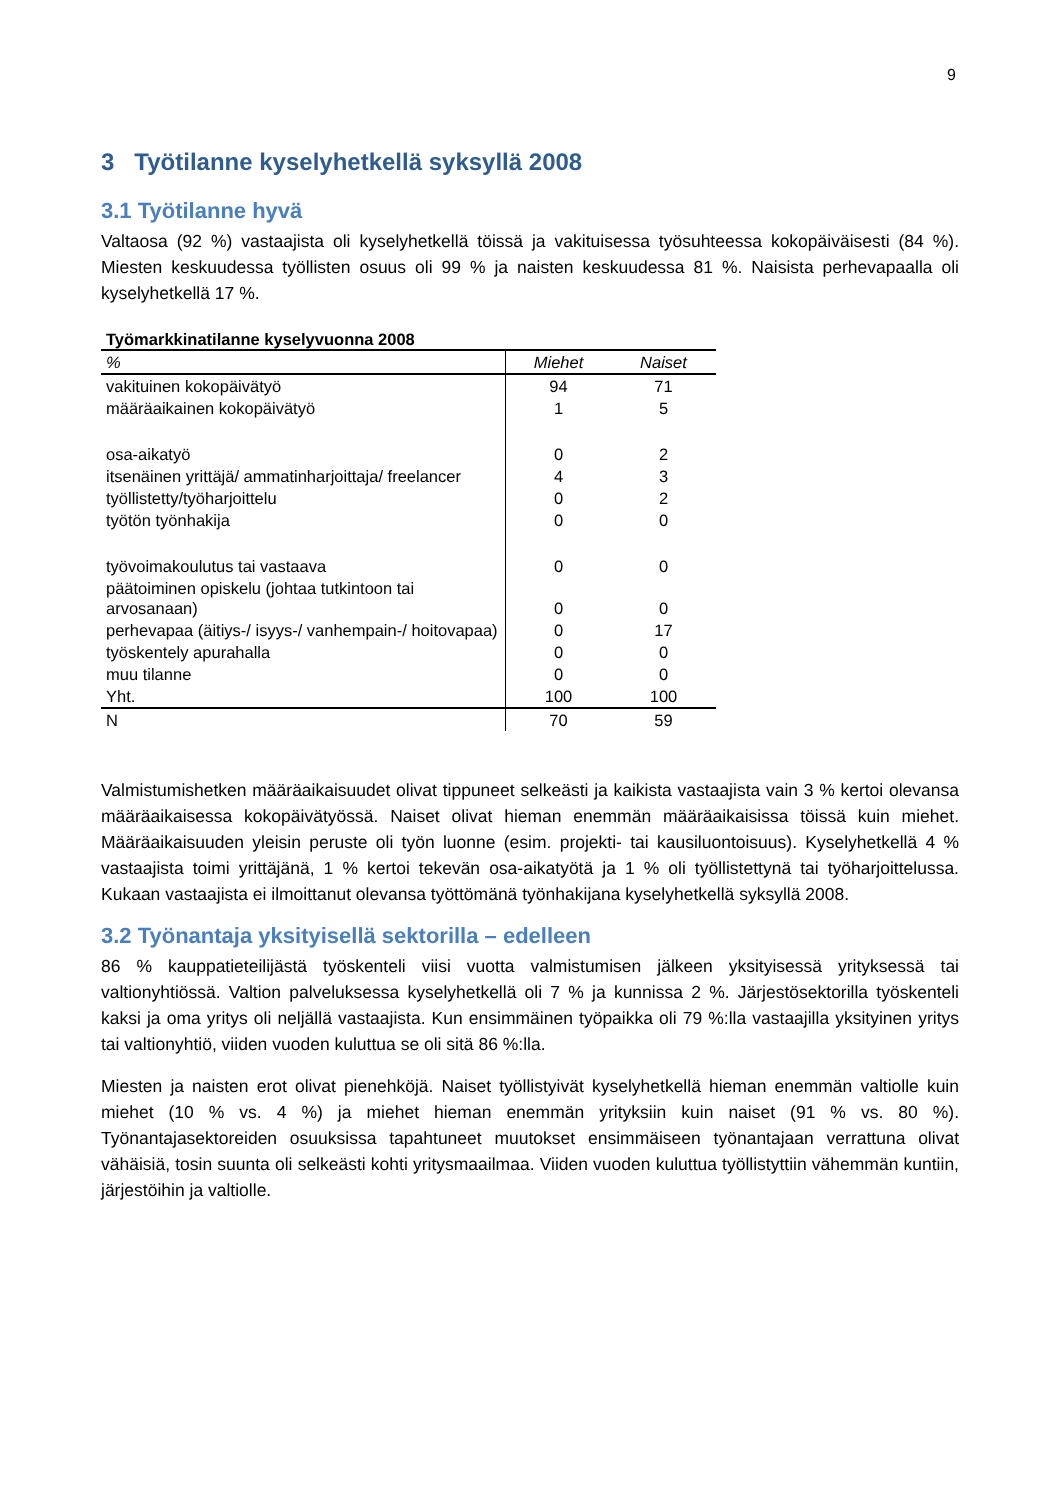9
3 Työtilanne kyselyhetkellä syksyllä 2008
3.1 Työtilanne hyvä
Valtaosa (92 %) vastaajista oli kyselyhetkellä töissä ja vakituisessa työsuhteessa kokopäiväisesti (84 %). Miesten keskuudessa työllisten osuus oli 99 % ja naisten keskuudessa 81 %. Naisista perhevapaalla oli kyselyhetkellä 17 %.
Työmarkkinatilanne kyselyvuonna 2008
| % | Miehet | Naiset |
| --- | --- | --- |
| vakituinen kokopäivätyö | 94 | 71 |
| määräaikainen kokopäivätyö | 1 | 5 |
| osa-aikatyö | 0 | 2 |
| itsenäinen yrittäjä/ ammatinharjoittaja/ freelancer | 4 | 3 |
| työllistetty/työharjoittelu | 0 | 2 |
| työtön työnhakija | 0 | 0 |
| työvoimakoulutus tai vastaava | 0 | 0 |
| päätoiminen opiskelu (johtaa tutkintoon tai arvosanaan) | 0 | 0 |
| perhevapaa (äitiys-/ isyys-/ vanhempain-/ hoitovapaa) | 0 | 17 |
| työskentely apurahalla | 0 | 0 |
| muu tilanne | 0 | 0 |
| Yht. | 100 | 100 |
| N | 70 | 59 |
Valmistumishetken määräaikaisuudet olivat tippuneet selkeästi ja kaikista vastaajista vain 3 % kertoi olevansa määräaikaisessa kokopäivätyössä. Naiset olivat hieman enemmän määräaikaisissa töissä kuin miehet. Määräaikaisuuden yleisin peruste oli työn luonne (esim. projekti- tai kausiluontoisuus). Kyselyhetkellä 4 % vastaajista toimi yrittäjänä, 1 % kertoi tekevän osa-aikatyötä ja 1 % oli työllistettynä tai työharjoittelussa. Kukaan vastaajista ei ilmoittanut olevansa työttömänä työnhakijana kyselyhetkellä syksyllä 2008.
3.2 Työnantaja yksityisellä sektorilla – edelleen
86 % kauppatieteilijästä työskenteli viisi vuotta valmistumisen jälkeen yksityisessä yrityksessä tai valtionyhtiössä. Valtion palveluksessa kyselyhetkellä oli 7 % ja kunnissa 2 %. Järjestösektorilla työskenteli kaksi ja oma yritys oli neljällä vastaajista. Kun ensimmäinen työpaikka oli 79 %:lla vastaajilla yksityinen yritys tai valtionyhtiö, viiden vuoden kuluttua se oli sitä 86 %:lla.
Miesten ja naisten erot olivat pienehköjä. Naiset työllistyivät kyselyhetkellä hieman enemmän valtiolle kuin miehet (10 % vs. 4 %) ja miehet hieman enemmän yrityksiin kuin naiset (91 % vs. 80 %). Työnantajasektoreiden osuuksissa tapahtuneet muutokset ensimmäiseen työnantajaan verrattuna olivat vähäisiä, tosin suunta oli selkeästi kohti yritysmaailmaa. Viiden vuoden kuluttua työllistyttiin vähemmän kuntiin, järjestöihin ja valtiolle.